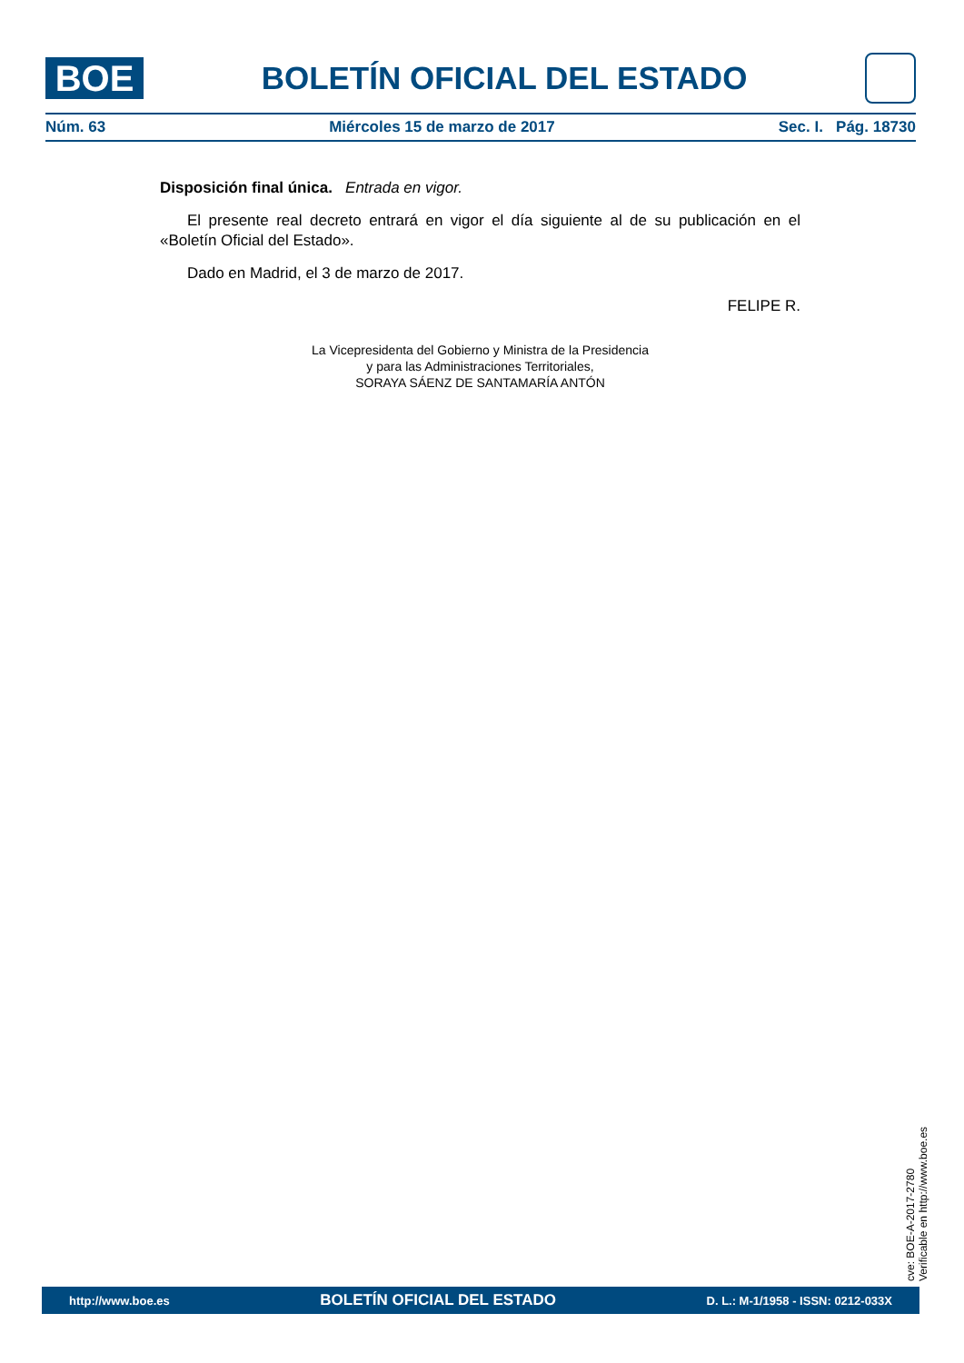BOE
BOLETÍN OFICIAL DEL ESTADO
Núm. 63 Miércoles 15 de marzo de 2017 Sec. I. Pág. 18730
Disposición final única. Entrada en vigor.
El presente real decreto entrará en vigor el día siguiente al de su publicación en el «Boletín Oficial del Estado».
Dado en Madrid, el 3 de marzo de 2017.
FELIPE R.
La Vicepresidenta del Gobierno y Ministra de la Presidencia
y para las Administraciones Territoriales,
SORAYA SÁENZ DE SANTAMARÍA ANTÓN
cve: BOE-A-2017-2780
Verificable en http://www.boe.es
http://www.boe.es BOLETÍN OFICIAL DEL ESTADO D. L.: M-1/1958 - ISSN: 0212-033X